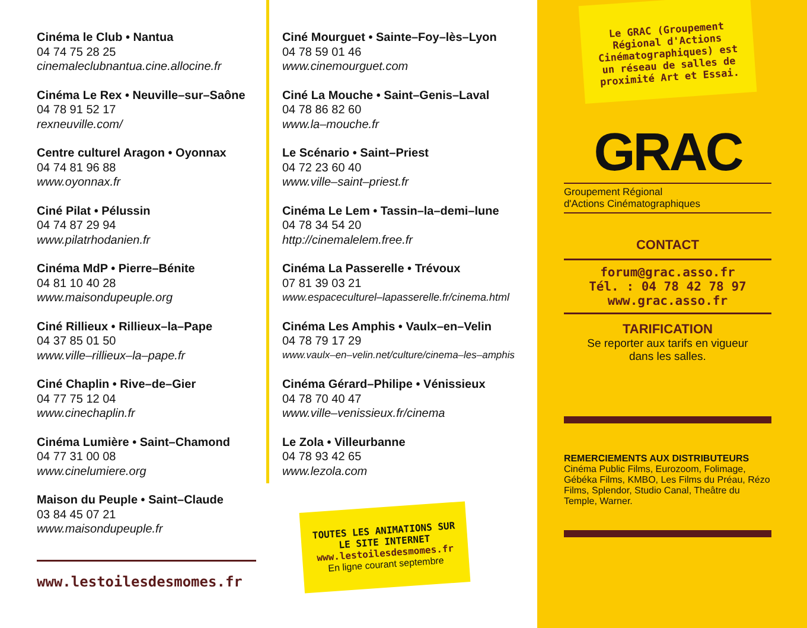Cinéma le Club • Nantua
04 74 75 28 25
cinemaleclubnantua.cine.allocine.fr
Cinéma Le Rex • Neuville–sur–Saône
04 78 91 52 17
rexneuville.com/
Centre culturel Aragon • Oyonnax
04 74 81 96 88
www.oyonnax.fr
Ciné Pilat • Pélussin
04 74 87 29 94
www.pilatrhodanien.fr
Cinéma MdP • Pierre–Bénite
04 81 10 40 28
www.maisondupeuple.org
Ciné Rillieux • Rillieux–la–Pape
04 37 85 01 50
www.ville–rillieux–la–pape.fr
Ciné Chaplin • Rive–de–Gier
04 77 75 12 04
www.cinechaplin.fr
Cinéma Lumière • Saint–Chamond
04 77 31 00 08
www.cinelumiere.org
Maison du Peuple • Saint–Claude
03 84 45 07 21
www.maisondupeuple.fr
www.lestoilesdesmomes.fr
Ciné Mourguet • Sainte–Foy–lès–Lyon
04 78 59 01 46
www.cinemourguet.com
Ciné La Mouche • Saint–Genis–Laval
04 78 86 82 60
www.la–mouche.fr
Le Scénario • Saint–Priest
04 72 23 60 40
www.ville–saint–priest.fr
Cinéma Le Lem • Tassin–la–demi–lune
04 78 34 54 20
http://cinemalelem.free.fr
Cinéma La Passerelle • Trévoux
07 81 39 03 21
www.espaceculturel–lapasserelle.fr/cinema.html
Cinéma Les Amphis • Vaulx–en–Velin
04 78 79 17 29
www.vaulx–en–velin.net/culture/cinema–les–amphis
Cinéma Gérard–Philipe • Vénissieux
04 78 70 40 47
www.ville–venissieux.fr/cinema
Le Zola • Villeurbanne
04 78 93 42 65
www.lezola.com
TOUTES LES ANIMATIONS SUR LE SITE INTERNET
www.lestoilesdesmomes.fr
En ligne courant septembre
Le GRAC (Groupement Régional d'Actions Cinématographiques) est un réseau de salles de proximité Art et Essai.
GRAC
Groupement Régional
d'Actions Cinématographiques
CONTACT
forum@grac.asso.fr
Tél. : 04 78 42 78 97
www.grac.asso.fr
TARIFICATION
Se reporter aux tarifs en vigueur
dans les salles.
REMERCIEMENTS AUX DISTRIBUTEURS
Cinéma Public Films, Eurozoom, Folimage, Gébéka Films, KMBO, Les Films du Préau, Rézo Films, Splendor, Studio Canal, Theâtre du Temple, Warner.